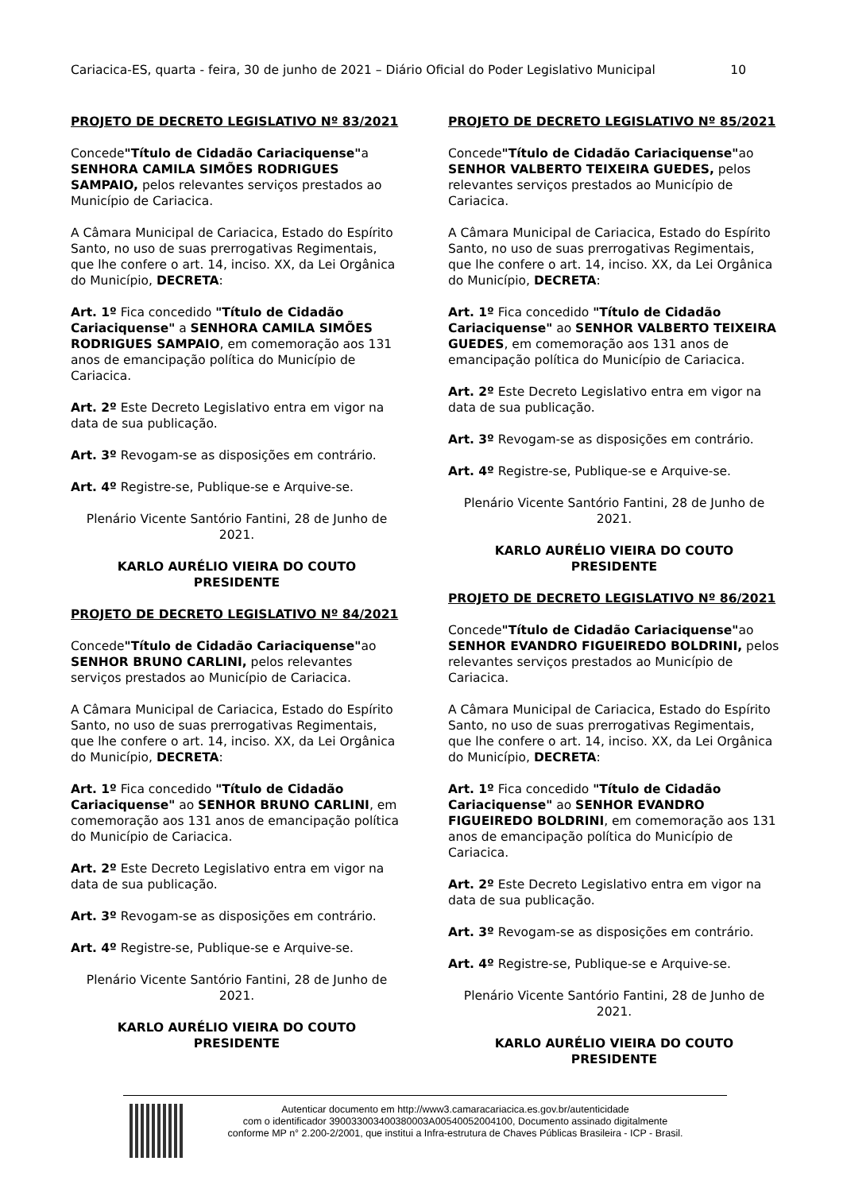Cariacica-ES, quarta - feira, 30 de junho de 2021 – Diário Oficial do Poder Legislativo Municipal 10
PROJETO DE DECRETO LEGISLATIVO Nº 83/2021
Concede"Título de Cidadão Cariaciquense"a SENHORA CAMILA SIMÕES RODRIGUES SAMPAIO, pelos relevantes serviços prestados ao Município de Cariacica.
A Câmara Municipal de Cariacica, Estado do Espírito Santo, no uso de suas prerrogativas Regimentais, que lhe confere o art. 14, inciso. XX, da Lei Orgânica do Município, DECRETA:
Art. 1º Fica concedido "Título de Cidadão Cariaciquense" a SENHORA CAMILA SIMÕES RODRIGUES SAMPAIO, em comemoração aos 131 anos de emancipação política do Município de Cariacica.
Art. 2º Este Decreto Legislativo entra em vigor na data de sua publicação.
Art. 3º Revogam-se as disposições em contrário.
Art. 4º Registre-se, Publique-se e Arquive-se.
Plenário Vicente Santório Fantini, 28 de Junho de 2021.
KARLO AURÉLIO VIEIRA DO COUTO
PRESIDENTE
PROJETO DE DECRETO LEGISLATIVO Nº 84/2021
Concede"Título de Cidadão Cariaciquense"ao SENHOR BRUNO CARLINI, pelos relevantes serviços prestados ao Município de Cariacica.
A Câmara Municipal de Cariacica, Estado do Espírito Santo, no uso de suas prerrogativas Regimentais, que lhe confere o art. 14, inciso. XX, da Lei Orgânica do Município, DECRETA:
Art. 1º Fica concedido "Título de Cidadão Cariaciquense" ao SENHOR BRUNO CARLINI, em comemoração aos 131 anos de emancipação política do Município de Cariacica.
Art. 2º Este Decreto Legislativo entra em vigor na data de sua publicação.
Art. 3º Revogam-se as disposições em contrário.
Art. 4º Registre-se, Publique-se e Arquive-se.
Plenário Vicente Santório Fantini, 28 de Junho de 2021.
KARLO AURÉLIO VIEIRA DO COUTO
PRESIDENTE
PROJETO DE DECRETO LEGISLATIVO Nº 85/2021
Concede"Título de Cidadão Cariaciquense"ao SENHOR VALBERTO TEIXEIRA GUEDES, pelos relevantes serviços prestados ao Município de Cariacica.
A Câmara Municipal de Cariacica, Estado do Espírito Santo, no uso de suas prerrogativas Regimentais, que lhe confere o art. 14, inciso. XX, da Lei Orgânica do Município, DECRETA:
Art. 1º Fica concedido "Título de Cidadão Cariaciquense" ao SENHOR VALBERTO TEIXEIRA GUEDES, em comemoração aos 131 anos de emancipação política do Município de Cariacica.
Art. 2º Este Decreto Legislativo entra em vigor na data de sua publicação.
Art. 3º Revogam-se as disposições em contrário.
Art. 4º Registre-se, Publique-se e Arquive-se.
Plenário Vicente Santório Fantini, 28 de Junho de 2021.
KARLO AURÉLIO VIEIRA DO COUTO
PRESIDENTE
PROJETO DE DECRETO LEGISLATIVO Nº 86/2021
Concede"Título de Cidadão Cariaciquense"ao SENHOR EVANDRO FIGUEIREDO BOLDRINI, pelos relevantes serviços prestados ao Município de Cariacica.
A Câmara Municipal de Cariacica, Estado do Espírito Santo, no uso de suas prerrogativas Regimentais, que lhe confere o art. 14, inciso. XX, da Lei Orgânica do Município, DECRETA:
Art. 1º Fica concedido "Título de Cidadão Cariaciquense" ao SENHOR EVANDRO FIGUEIREDO BOLDRINI, em comemoração aos 131 anos de emancipação política do Município de Cariacica.
Art. 2º Este Decreto Legislativo entra em vigor na data de sua publicação.
Art. 3º Revogam-se as disposições em contrário.
Art. 4º Registre-se, Publique-se e Arquive-se.
Plenário Vicente Santório Fantini, 28 de Junho de 2021.
KARLO AURÉLIO VIEIRA DO COUTO
PRESIDENTE
Autenticar documento em http://www3.camaracariacica.es.gov.br/autenticidade
com o identificador 390033003400380003A00540052004100, Documento assinado digitalmente
conforme MP n° 2.200-2/2001, que institui a Infra-estrutura de Chaves Públicas Brasileira - ICP - Brasil.